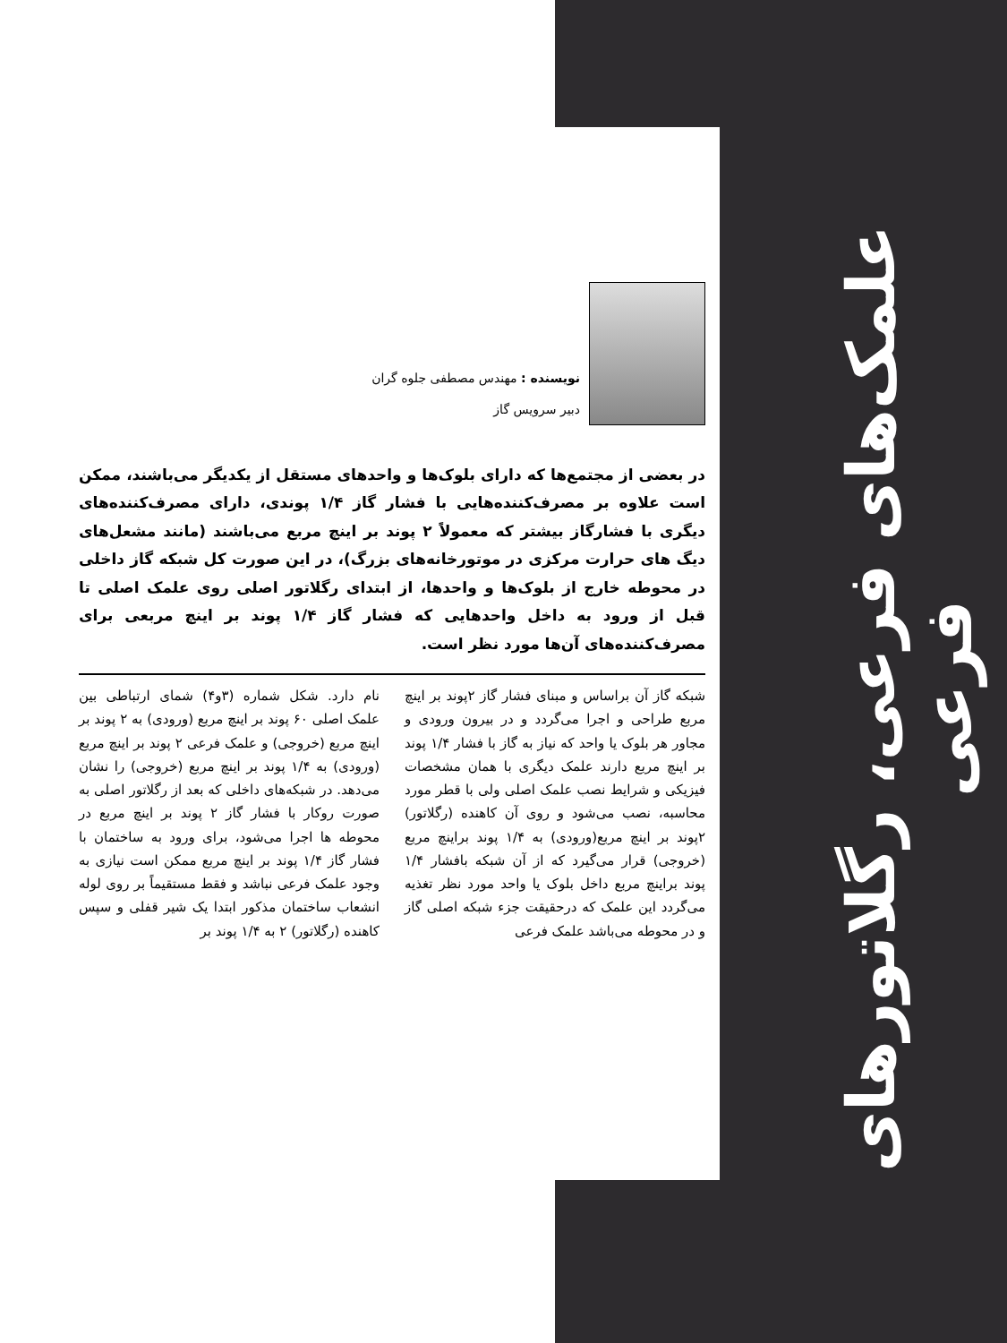علمک‌های فرعی، رگلاتورهای فرعی
نویسنده : مهندس مصطفی جلوه گران
دبیر سرویس گاز
در بعضی از مجتمع‌ها که دارای بلوک‌ها و واحدهای مستقل از یکدیگر می‌باشند، ممکن است علاوه بر مصرف‌کننده‌هایی با فشار گاز ۱/۴ پوندی، دارای مصرف‌کننده‌های دیگری با فشارگاز بیشتر که معمولاً ۲ پوند بر اینچ مربع می‌باشند (مانند مشعل‌های دیگ های حرارت مرکزی در موتورخانه‌های بزرگ)، در این صورت کل شبکه گاز داخلی در محوطه خارج از بلوک‌ها و واحدها، از ابتدای رگلاتور اصلی روی علمک اصلی تا قبل از ورود به داخل واحدهایی که فشار گاز ۱/۴ پوند بر اینچ مربعی برای مصرف‌کننده‌های آن‌ها مورد نظر است.
شبکه گاز آن براساس و مبنای فشار گاز ۲پوند بر اینچ مربع طراحی و اجرا می‌گردد و در بیرون ورودی و مجاور هر بلوک یا واحد که نیاز به گاز با فشار ۱/۴ پوند بر اینچ مربع دارند علمک دیگری با همان مشخصات فیزیکی و شرایط نصب علمک اصلی ولی با قطر مورد محاسبه، نصب می‌شود و روی آن کاهنده (رگلاتور) ۲پوند بر اینچ مربع(ورودی) به ۱/۴ پوند براینچ مربع (خروجی) قرار می‌گیرد که از آن شبکه بافشار ۱/۴ پوند براینچ مربع داخل بلوک یا واحد مورد نظر تغذیه می‌گردد این علمک که درحقیقت جزء شبکه اصلی گاز و در محوطه می‌باشد علمک فرعی
نام دارد. شکل شماره (۳و۴) شمای ارتباطی بین علمک اصلی ۶۰ پوند بر اینچ مربع (ورودی) به ۲ پوند بر اینچ مربع (خروجی) و علمک فرعی ۲ پوند بر اینچ مربع (ورودی) به ۱/۴ پوند بر اینچ مربع (خروجی) را نشان می‌دهد. در شبکه‌های داخلی که بعد از رگلاتور اصلی به صورت روکار با فشار گاز ۲ پوند بر اینچ مربع در محوطه ها اجرا می‌شود، برای ورود به ساختمان با فشار گاز ۱/۴ پوند بر اینچ مربع ممکن است نیازی به وجود علمک فرعی نباشد و فقط مستقیماً بر روی لوله انشعاب ساختمان مذکور ابتدا یک شیر قفلی و سپس کاهنده (رگلاتور) ۲ به ۱/۴ پوند بر